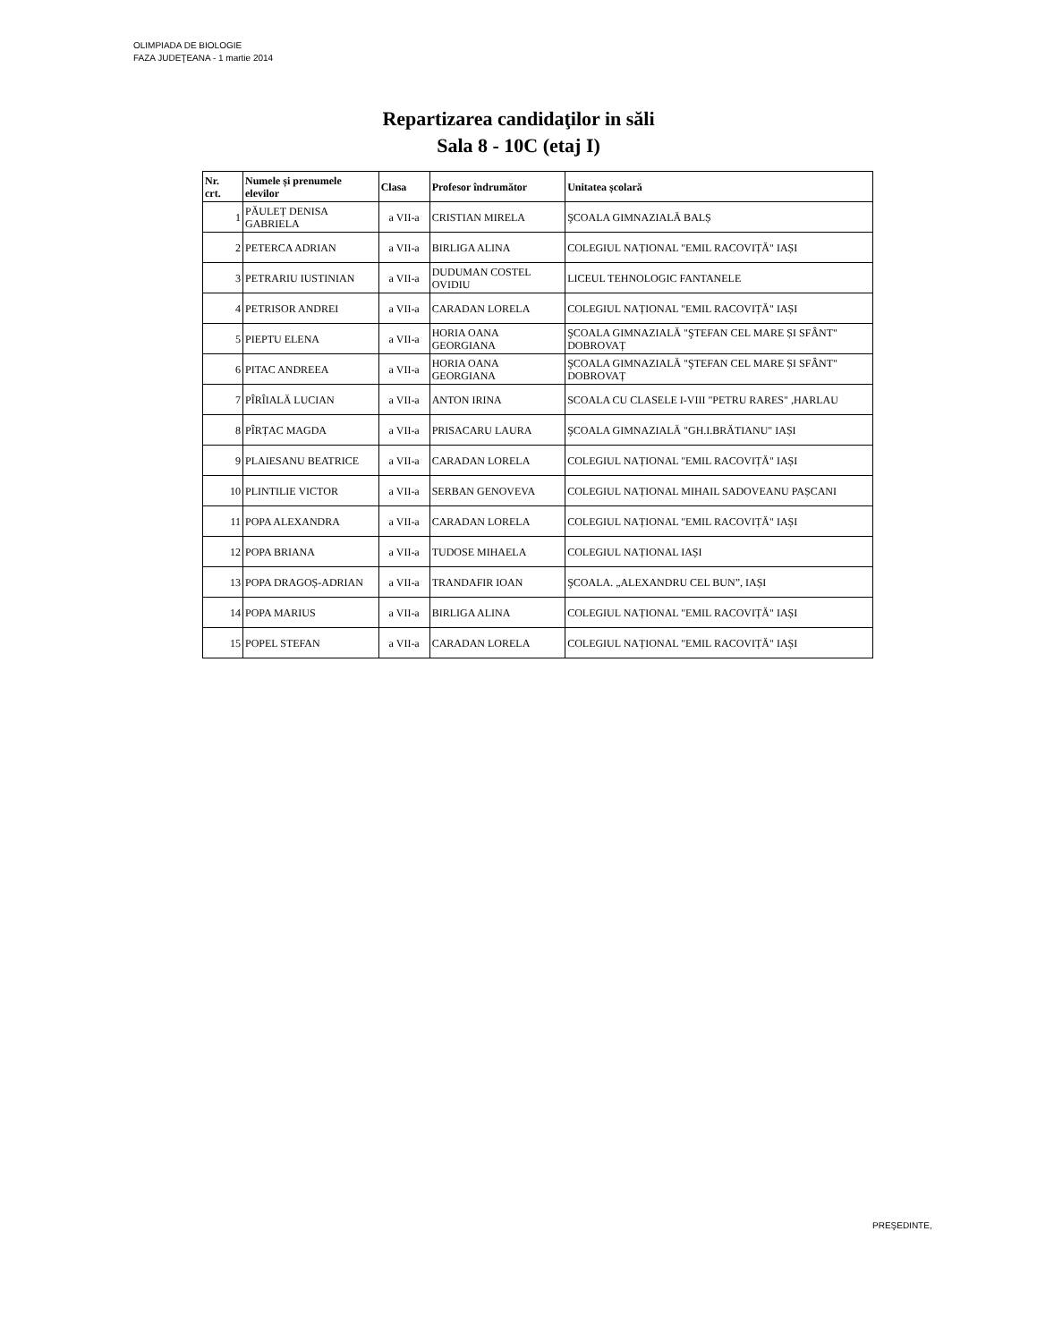OLIMPIADA DE BIOLOGIE
FAZA JUDEŢEANA - 1 martie 2014
Repartizarea candidaţilor in săli
Sala 8 - 10C (etaj I)
| Nr. crt. | Numele și prenumele elevilor | Clasa | Profesor îndrumător | Unitatea școlară |
| --- | --- | --- | --- | --- |
| 1 | PĂULEȚ DENISA GABRIELA | a VII-a | CRISTIAN MIRELA | ŞCOALA GIMNAZIALĂ BALȘ |
| 2 | PETERCA ADRIAN | a VII-a | BIRLIGA ALINA | COLEGIUL NAȚIONAL "EMIL RACOVIȚĂ" IAȘI |
| 3 | PETRARIU IUSTINIAN | a VII-a | DUDUMAN COSTEL OVIDIU | LICEUL TEHNOLOGIC FANTANELE |
| 4 | PETRISOR ANDREI | a VII-a | CARADAN LORELA | COLEGIUL NAȚIONAL "EMIL RACOVIȚĂ" IAȘI |
| 5 | PIEPTU ELENA | a VII-a | HORIA OANA GEORGIANA | ŞCOALA GIMNAZIALĂ "ŞTEFAN CEL MARE ȘI SFÂNT" DOBROVAȚ |
| 6 | PITAC ANDREEA | a VII-a | HORIA OANA GEORGIANA | ŞCOALA GIMNAZIALĂ "ŞTEFAN CEL MARE ȘI SFÂNT" DOBROVAȚ |
| 7 | PÎRÎIALĂ LUCIAN | a VII-a | ANTON IRINA | SCOALA CU CLASELE I-VIII "PETRU RARES" ,HARLAU |
| 8 | PÎRȚAC MAGDA | a VII-a | PRISACARU LAURA | ŞCOALA GIMNAZIALĂ "GH.I.BRĂTIANU" IAȘI |
| 9 | PLAIESANU BEATRICE | a VII-a | CARADAN LORELA | COLEGIUL NAȚIONAL "EMIL RACOVIȚĂ" IAȘI |
| 10 | PLINTILIE VICTOR | a VII-a | SERBAN GENOVEVA | COLEGIUL NAȚIONAL MIHAIL SADOVEANU PAȘCANI |
| 11 | POPA ALEXANDRA | a VII-a | CARADAN LORELA | COLEGIUL NAȚIONAL "EMIL RACOVIȚĂ" IAȘI |
| 12 | POPA BRIANA | a VII-a | TUDOSE MIHAELA | COLEGIUL NAȚIONAL IAȘI |
| 13 | POPA DRAGOȘ-ADRIAN | a VII-a | TRANDAFIR IOAN | ŞCOALA. „ALEXANDRU CEL BUN”, IAȘI |
| 14 | POPA MARIUS | a VII-a | BIRLIGA ALINA | COLEGIUL NAȚIONAL "EMIL RACOVIȚĂ" IAȘI |
| 15 | POPEL STEFAN | a VII-a | CARADAN LORELA | COLEGIUL NAȚIONAL "EMIL RACOVIȚĂ" IAȘI |
PREŞEDINTE,